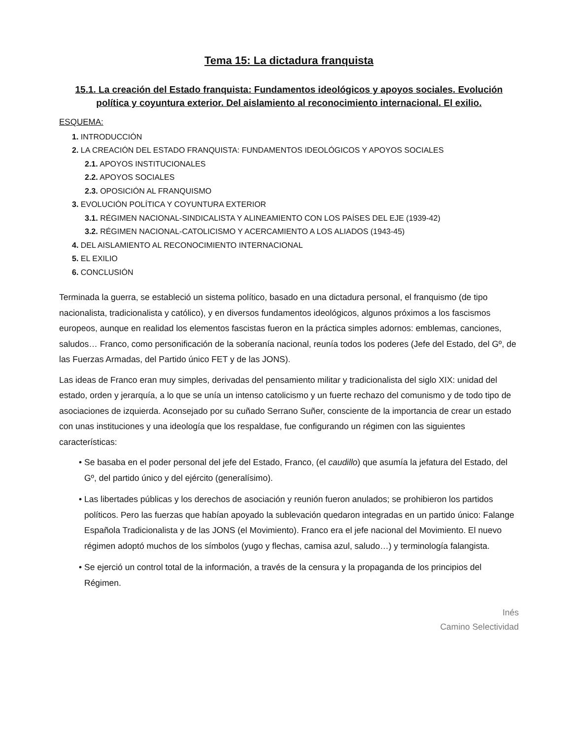Tema 15: La dictadura franquista
15.1. La creación del Estado franquista: Fundamentos ideológicos y apoyos sociales. Evolución política y coyuntura exterior. Del aislamiento al reconocimiento internacional. El exilio.
ESQUEMA:
1. INTRODUCCIÓN
2. LA CREACIÓN DEL ESTADO FRANQUISTA: FUNDAMENTOS IDEOLÓGICOS Y APOYOS SOCIALES
2.1. APOYOS INSTITUCIONALES
2.2. APOYOS SOCIALES
2.3. OPOSICIÓN AL FRANQUISMO
3. EVOLUCIÓN POLÍTICA Y COYUNTURA EXTERIOR
3.1. RÉGIMEN NACIONAL-SINDICALISTA Y ALINEAMIENTO CON LOS PAÍSES DEL EJE (1939-42)
3.2. RÉGIMEN NACIONAL-CATOLICISMO Y ACERCAMIENTO A LOS ALIADOS (1943-45)
4. DEL AISLAMIENTO AL RECONOCIMIENTO INTERNACIONAL
5. EL EXILIO
6. CONCLUSIÓN
Terminada la guerra, se estableció un sistema político, basado en una dictadura personal, el franquismo (de tipo nacionalista, tradicionalista y católico), y en diversos fundamentos ideológicos, algunos próximos a los fascismos europeos, aunque en realidad los elementos fascistas fueron en la práctica simples adornos: emblemas, canciones, saludos… Franco, como personificación de la soberanía nacional, reunía todos los poderes (Jefe del Estado, del Gº, de las Fuerzas Armadas, del Partido único FET y de las JONS).
Las ideas de Franco eran muy simples, derivadas del pensamiento militar y tradicionalista del siglo XIX: unidad del estado, orden y jerarquía, a lo que se unía un intenso catolicismo y un fuerte rechazo del comunismo y de todo tipo de asociaciones de izquierda. Aconsejado por su cuñado Serrano Suñer, consciente de la importancia de crear un estado con unas instituciones y una ideología que los respaldase, fue configurando un régimen con las siguientes características:
• Se basaba en el poder personal del jefe del Estado, Franco, (el caudillo) que asumía la jefatura del Estado, del Gº, del partido único y del ejército (generalísimo).
• Las libertades públicas y los derechos de asociación y reunión fueron anulados; se prohibieron los partidos políticos. Pero las fuerzas que habían apoyado la sublevación quedaron integradas en un partido único: Falange Española Tradicionalista y de las JONS (el Movimiento). Franco era el jefe nacional del Movimiento. El nuevo régimen adoptó muchos de los símbolos (yugo y flechas, camisa azul, saludo…) y terminología falangista.
• Se ejerció un control total de la información, a través de la censura y la propaganda de los principios del Régimen.
Inés
Camino Selectividad